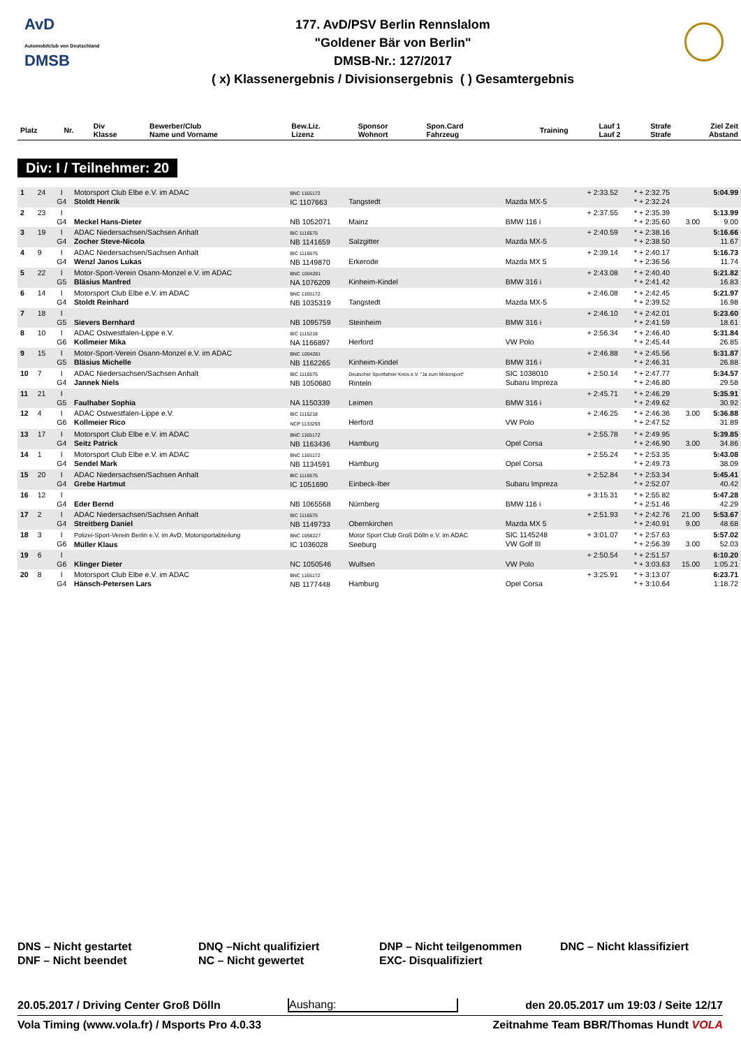AvD
Automobilclub von Deutschland
DMSB
177. AvD/PSV Berlin Rennslalom
"Goldener Bär von Berlin"
DMSB-Nr.: 127/2017
( x) Klassenergebnis / Divisionsergebnis ( ) Gesamtergebnis
| Platz | Nr. | Div Klasse | Bewerber/Club Name und Vorname | Bew.Liz. Lizenz | Sponsor Wohnort | Spon.Card Fahrzeug | Training | Lauf 1 Lauf 2 | Strafe Strafe | Ziel Zeit Abstand |
| --- | --- | --- | --- | --- | --- | --- | --- | --- | --- | --- |
Div: I / Teilnehmer: 20
| 1 | 24 | I G4 | Motorsport Club Elbe e.V. im ADAC Stoldt Henrik | BNC 1165172 IC 1107663 | Tangstedt | Mazda MX-5 | + 2:33.52 | * + 2:32.75 * + 2:32.24 | | 5:04.99 |
| 2 | 23 | I G4 | Meckel Hans-Dieter | NB 1052071 | Mainz | BMW 116 i | + 2:37.55 | * + 2:35.39 * + 2:35.60 | 3.00 | 5:13.99 9.00 |
| 3 | 19 | I G4 | ADAC Niedersachsen/Sachsen Anhalt Zocher Steve-Nicola | BIC 1116575 NB 1141659 | Salzgitter | Mazda MX-5 | + 2:40.59 | * + 2:38.16 * + 2:38.50 | | 5:16.66 11.67 |
| 4 | 9 | I G4 | ADAC Niedersachsen/Sachsen Anhalt Wenzl Janos Lukas | BIC 1116575 NB 1149870 | Erkerode | Mazda MX 5 | + 2:39.14 | * + 2:40.17 * + 2:36.56 | | 5:16.73 11.74 |
| 5 | 22 | I G5 | Motor-Sport-Verein Osann-Monzel e.V. im ADAC Bläsius Manfred | BNC 1004281 NA 1076209 | Kinheim-Kindel | BMW 316 i | + 2:43.08 | * + 2:40.40 * + 2:41.42 | | 5:21.82 16.83 |
| 6 | 14 | I G4 | Motorsport Club Elbe e.V. im ADAC Stoldt Reinhard | BNC 1165172 NB 1035319 | Tangstedt | Mazda MX-5 | + 2:46.08 | * + 2:42.45 * + 2:39.52 | | 5:21.97 16.98 |
| 7 | 18 | I G5 | Sievers Bernhard | NB 1095759 | Steinheim | BMW 316 i | + 2:46.10 | * + 2:42.01 * + 2:41.59 | | 5:23.60 18.61 |
| 8 | 10 | I G6 | ADAC Ostwestfalen-Lippe e.V. Kollmeier Mika | BIC 1115218 NA 1166897 | Herford | VW Polo | + 2:56.34 | * + 2:46.40 * + 2:45.44 | | 5:31.84 26.85 |
| 9 | 15 | I G5 | Motor-Sport-Verein Osann-Monzel e.V. im ADAC Bläsius Michelle | BNC 1004281 NB 1162265 | Kinheim-Kindel | BMW 316 i | + 2:46.88 | * + 2:45.56 * + 2:46.31 | | 5:31.87 26.88 |
| 10 | 7 | I G4 | ADAC Niedersachsen/Sachsen Anhalt Jannek Niels | BIC 1116575 NB 1050680 | Deutscher Sportfahrer Kreis e.V. "Ja zum Motorsport" Rinteln | SIC 1038010 Subaru Impreza | + 2:50.14 | * + 2:47.77 * + 2:46.80 | | 5:34.57 29.58 |
| 11 | 21 | I G5 | Faulhaber Sophia | NA 1150339 | Leimen | BMW 316 i | + 2:45.71 | * + 2:46.29 * + 2:49.62 | | 5:35.91 30.92 |
| 12 | 4 | I G6 | ADAC Ostwestfalen-Lippe e.V. Kollmeier Rico | BIC 1115218 NCP 1133293 | Herford | VW Polo | + 2:46.25 | * + 2:46.36 * + 2:47.52 | 3.00 | 5:36.88 31.89 |
| 13 | 17 | I G4 | Motorsport Club Elbe e.V. im ADAC Seitz Patrick | BNC 1165172 NB 1163436 | Hamburg | Opel Corsa | + 2:55.78 | * + 2:49.95 * + 2:46.90 | 3.00 | 5:39.85 34.86 |
| 14 | 1 | I G4 | Motorsport Club Elbe e.V. im ADAC Sendel Mark | BNC 1165172 NB 1134591 | Hamburg | Opel Corsa | + 2:55.24 | * + 2:53.35 * + 2:49.73 | | 5:43.08 38.09 |
| 15 | 20 | I G4 | ADAC Niedersachsen/Sachsen Anhalt Grebe Hartmut | BIC 1116575 IC 1051690 | Einbeck-Iber | Subaru Impreza | + 2:52.84 | * + 2:53.34 * + 2:52.07 | | 5:45.41 40.42 |
| 16 | 12 | I G4 | Eder Bernd | NB 1065568 | Nürnberg | BMW 116 i | + 3:15.31 | * + 2:55.82 * + 2:51.46 | | 5:47.28 42.29 |
| 17 | 2 | I G4 | ADAC Niedersachsen/Sachsen Anhalt Streitberg Daniel | BIC 1116575 NB 1149733 | Obernkirchen | Mazda MX 5 | + 2:51.93 | * + 2:42.76 * + 2:40.91 | 21.00 9.00 | 5:53.67 48.68 |
| 18 | 3 | I G6 | Polizei-Sport-Verein Berlin e.V. im AvD, Motorsportabteilung Müller Klaus | BNC 1058227 IC 1036028 | Motor Sport Club Groß Dölln e.V. im ADAC Seeburg | SIC 1145248 VW Golf III | + 3:01.07 | * + 2:57.63 * + 2:56.39 | 3.00 | 5:57.02 52.03 |
| 19 | 6 | I G6 | Klinger Dieter | NC 1050546 | Wulfsen | VW Polo | + 2:50.54 | * + 2:51.57 * + 3:03.63 | 15.00 | 6:10.20 1:05.21 |
| 20 | 8 | I G4 | Motorsport Club Elbe e.V. im ADAC Hänsch-Petersen Lars | BNC 1165172 NB 1177448 | Hamburg | Opel Corsa | + 3:25.91 | * + 3:13.07 * + 3:10.64 | | 6:23.71 1:18.72 |
DNS – Nicht gestartet
DNF – Nicht beendet
DNQ –Nicht qualifiziert
NC – Nicht gewertet
DNP – Nicht teilgenommen
EXC- Disqualifiziert
DNC – Nicht klassifiziert
20.05.2017 / Driving Center Groß Dölln Aushang: den 20.05.2017 um 19:03 / Seite 12/17
Vola Timing (www.vola.fr) / Msports Pro 4.0.33 Zeitnahme Team BBR/Thomas Hundt VOLA